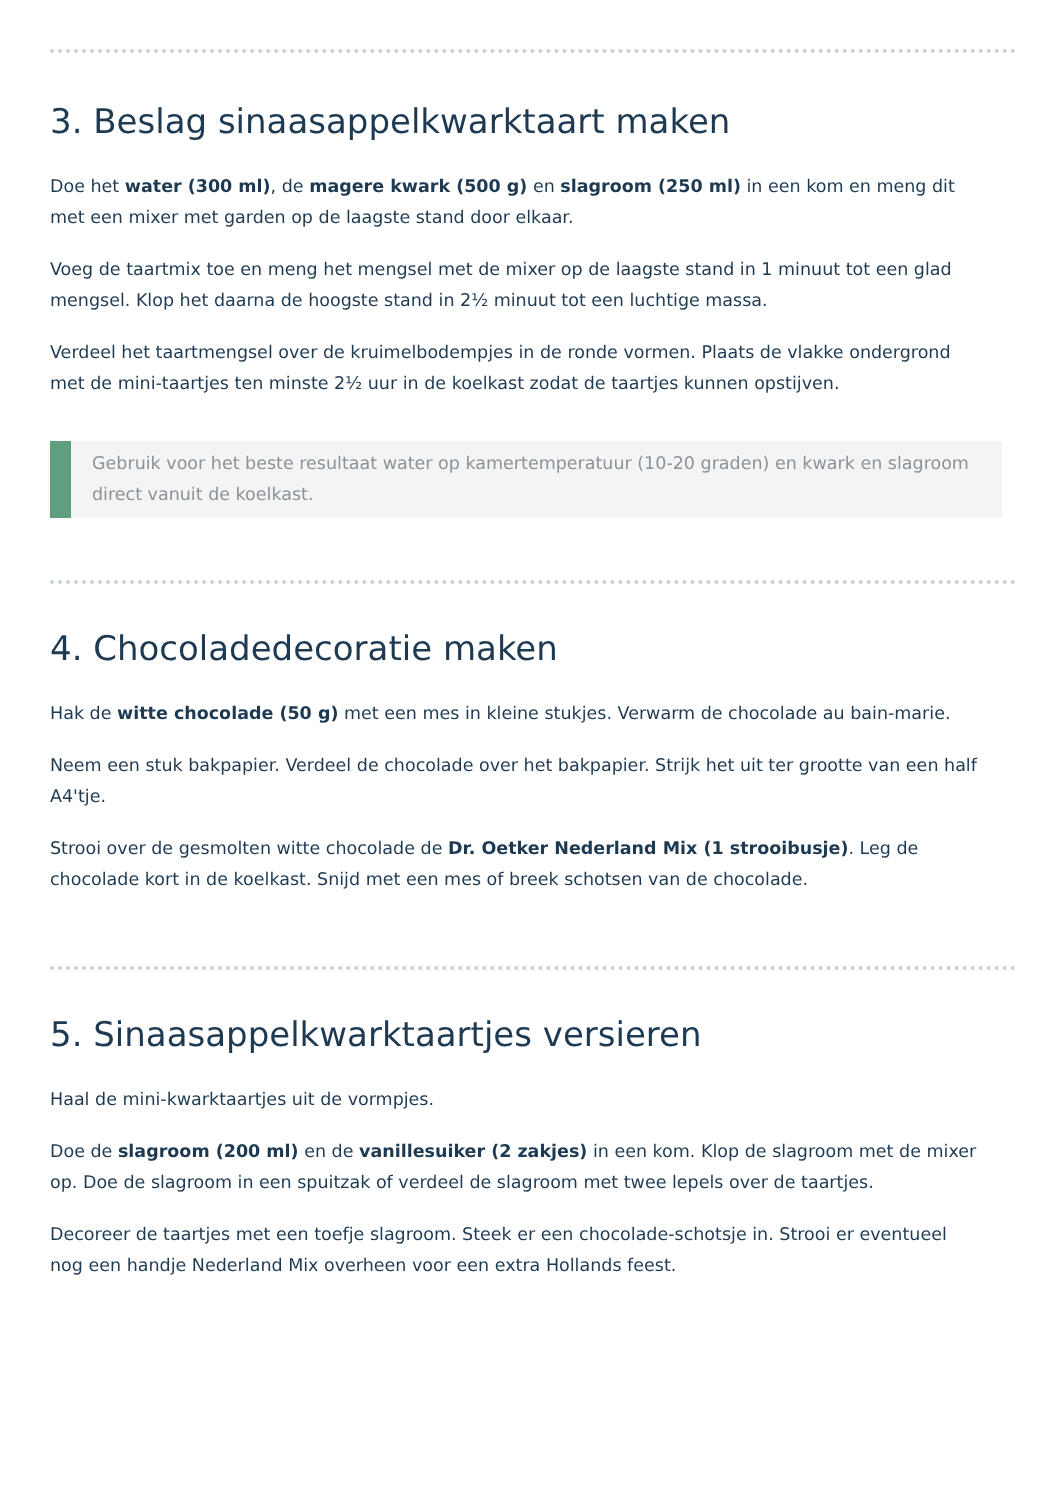3. Beslag sinaasappelkwarktaart maken
Doe het water (300 ml), de magere kwark (500 g) en slagroom (250 ml) in een kom en meng dit met een mixer met garden op de laagste stand door elkaar.
Voeg de taartmix toe en meng het mengsel met de mixer op de laagste stand in 1 minuut tot een glad mengsel. Klop het daarna de hoogste stand in 2½ minuut tot een luchtige massa.
Verdeel het taartmengsel over de kruimelbodempjes in de ronde vormen. Plaats de vlakke ondergrond met de mini-taartjes ten minste 2½ uur in de koelkast zodat de taartjes kunnen opstijven.
Gebruik voor het beste resultaat water op kamertemperatuur (10-20 graden) en kwark en slagroom direct vanuit de koelkast.
4. Chocoladedecoratie maken
Hak de witte chocolade (50 g) met een mes in kleine stukjes. Verwarm de chocolade au bain-marie.
Neem een stuk bakpapier. Verdeel de chocolade over het bakpapier. Strijk het uit ter grootte van een half A4'tje.
Strooi over de gesmolten witte chocolade de Dr. Oetker Nederland Mix (1 strooibusje). Leg de chocolade kort in de koelkast. Snijd met een mes of breek schotsen van de chocolade.
5. Sinaasappelkwarktaartjes versieren
Haal de mini-kwarktaartjes uit de vormpjes.
Doe de slagroom (200 ml) en de vanillesuiker (2 zakjes) in een kom. Klop de slagroom met de mixer op. Doe de slagroom in een spuitzak of verdeel de slagroom met twee lepels over de taartjes.
Decoreer de taartjes met een toefje slagroom. Steek er een chocolade-schotsje in. Strooi er eventueel nog een handje Nederland Mix overheen voor een extra Hollands feest.